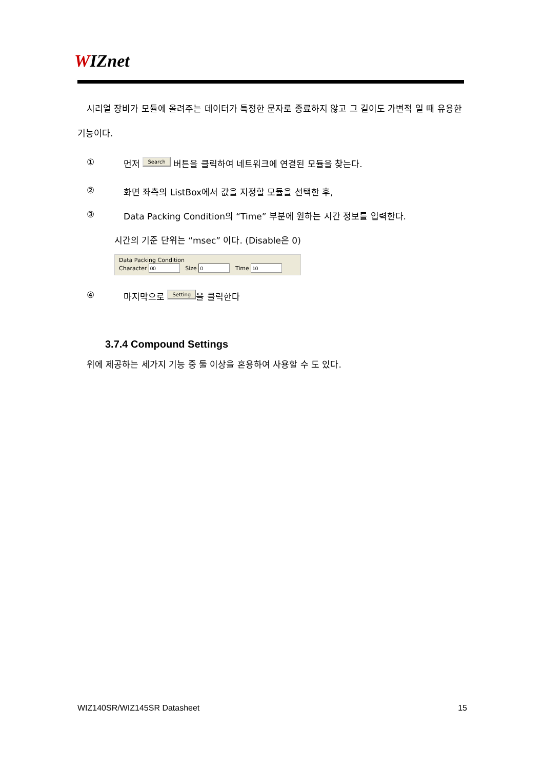WIZnet
시리얼 장비가 모듈에 올려주는 데이터가 특정한 문자로 종료하지 않고 그 길이도 가변적 일 때 유용한 기능이다.
① 먼저 Search 버튼을 클릭하여 네트워크에 연결된 모듈을 찾는다.
② 화면 좌측의 ListBox에서 값을 지정할 모듈을 선택한 후,
③ Data Packing Condition의 “Time” 부분에 원하는 시간 정보를 입력한다.
시간의 기준 단위는 “msec” 이다. (Disable은 0)
Data Packing Condition
Character Size Time
④ 마지막으로 Setting 을 클릭한다
3.7.4 Compound Settings
위에 제공하는 세가지 기능 중 둘 이상을 혼용하여 사용할 수 도 있다.
WIZ140SR/WIZ145SR Datasheet 15